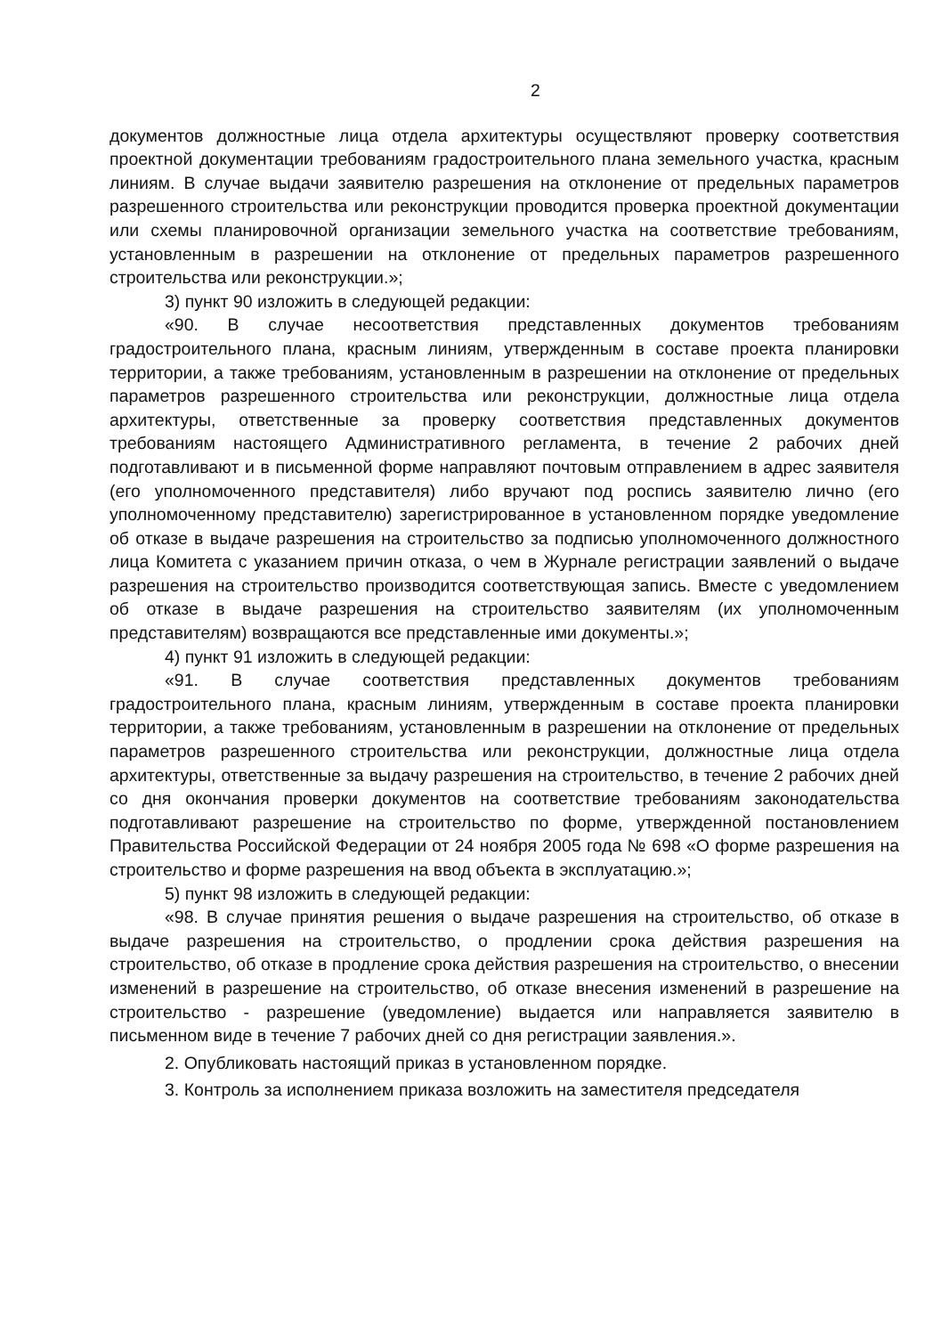2
документов должностные лица отдела архитектуры осуществляют проверку соответствия проектной документации требованиям градостроительного плана земельного участка, красным линиям. В случае выдачи заявителю разрешения на отклонение от предельных параметров разрешенного строительства или реконструкции проводится проверка проектной документации или схемы планировочной организации земельного участка на соответствие требованиям, установленным в разрешении на отклонение от предельных параметров разрешенного строительства или реконструкции.»;
3) пункт 90 изложить в следующей редакции:
«90. В случае несоответствия представленных документов требованиям градостроительного плана, красным линиям, утвержденным в составе проекта планировки территории, а также требованиям, установленным в разрешении на отклонение от предельных параметров разрешенного строительства или реконструкции, должностные лица отдела архитектуры, ответственные за проверку соответствия представленных документов требованиям настоящего Административного регламента, в течение 2 рабочих дней подготавливают и в письменной форме направляют почтовым отправлением в адрес заявителя (его уполномоченного представителя) либо вручают под роспись заявителю лично (его уполномоченному представителю) зарегистрированное в установленном порядке уведомление об отказе в выдаче разрешения на строительство за подписью уполномоченного должностного лица Комитета с указанием причин отказа, о чем в Журнале регистрации заявлений о выдаче разрешения на строительство производится соответствующая запись. Вместе с уведомлением об отказе в выдаче разрешения на строительство заявителям (их уполномоченным представителям) возвращаются все представленные ими документы.»;
4) пункт 91 изложить в следующей редакции:
«91. В случае соответствия представленных документов требованиям градостроительного плана, красным линиям, утвержденным в составе проекта планировки территории, а также требованиям, установленным в разрешении на отклонение от предельных параметров разрешенного строительства или реконструкции, должностные лица отдела архитектуры, ответственные за выдачу разрешения на строительство, в течение 2 рабочих дней со дня окончания проверки документов на соответствие требованиям законодательства подготавливают разрешение на строительство по форме, утвержденной постановлением Правительства Российской Федерации от 24 ноября 2005 года № 698 «О форме разрешения на строительство и форме разрешения на ввод объекта в эксплуатацию.»;
5) пункт 98 изложить в следующей редакции:
«98. В случае принятия решения о выдаче разрешения на строительство, об отказе в выдаче разрешения на строительство, о продлении срока действия разрешения на строительство, об отказе в продление срока действия разрешения на строительство, о внесении изменений в разрешение на строительство, об отказе внесения изменений в разрешение на строительство - разрешение (уведомление) выдается или направляется заявителю в письменном виде в течение 7 рабочих дней со дня регистрации заявления.».
2. Опубликовать настоящий приказ в установленном порядке.
3. Контроль за исполнением приказа возложить на заместителя председателя